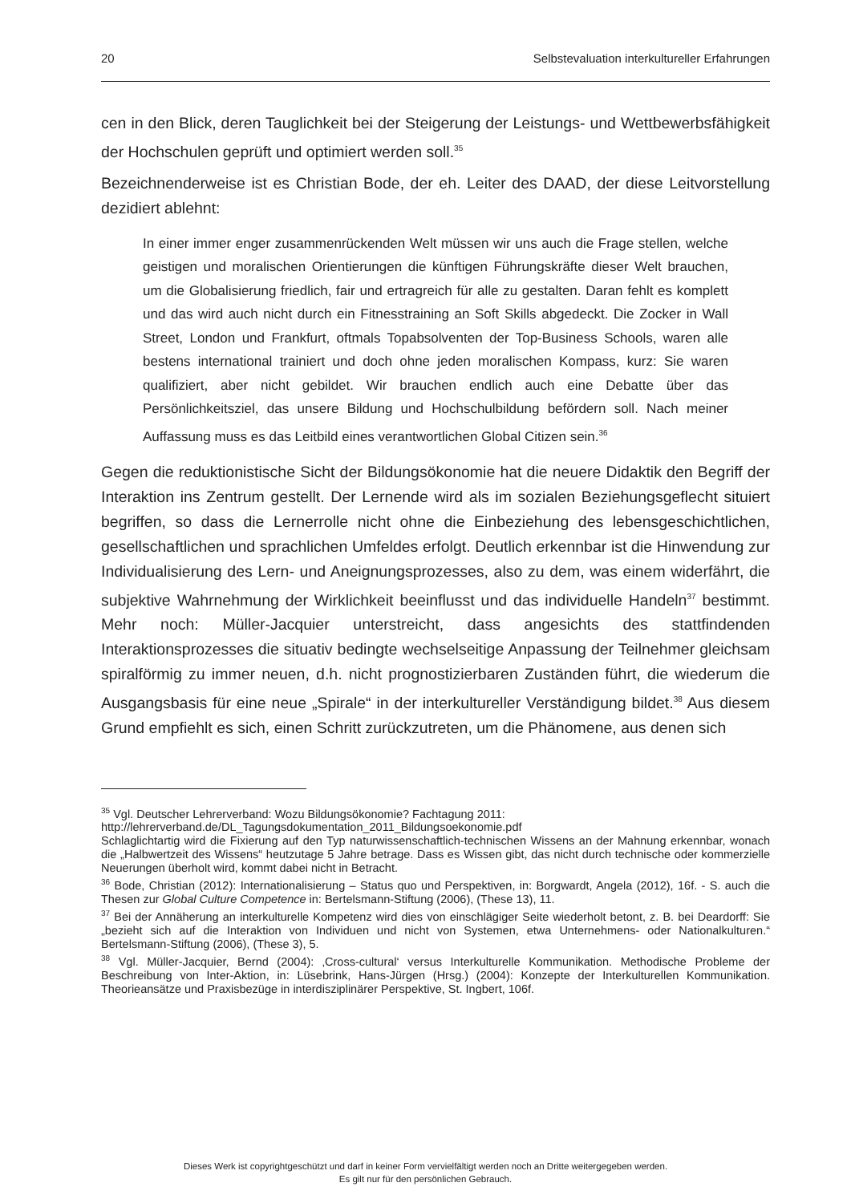20 Selbstevaluation interkultureller Erfahrungen
cen in den Blick, deren Tauglichkeit bei der Steigerung der Leistungs- und Wettbewerbsfähigkeit der Hochschulen geprüft und optimiert werden soll.<sup>35</sup>
Bezeichnenderweise ist es Christian Bode, der eh. Leiter des DAAD, der diese Leitvorstellung dezidiert ablehnt:
In einer immer enger zusammenrückenden Welt müssen wir uns auch die Frage stellen, welche geistigen und moralischen Orientierungen die künftigen Führungskräfte dieser Welt brauchen, um die Globalisierung friedlich, fair und ertragreich für alle zu gestalten. Daran fehlt es komplett und das wird auch nicht durch ein Fitnesstraining an Soft Skills abgedeckt. Die Zocker in Wall Street, London und Frankfurt, oftmals Topabsolventen der Top-Business Schools, waren alle bestens international trainiert und doch ohne jeden moralischen Kompass, kurz: Sie waren qualifiziert, aber nicht gebildet. Wir brauchen endlich auch eine Debatte über das Persönlichkeitsziel, das unsere Bildung und Hochschulbildung befördern soll. Nach meiner Auffassung muss es das Leitbild eines verantwortlichen Global Citizen sein.<sup>36</sup>
Gegen die reduktionistische Sicht der Bildungsökonomie hat die neuere Didaktik den Begriff der Interaktion ins Zentrum gestellt. Der Lernende wird als im sozialen Beziehungsgeflecht situiert begriffen, so dass die Lernerrolle nicht ohne die Einbeziehung des lebensgeschichtlichen, gesellschaftlichen und sprachlichen Umfeldes erfolgt. Deutlich erkennbar ist die Hinwendung zur Individualisierung des Lern- und Aneignungsprozesses, also zu dem, was einem widerfährt, die subjektive Wahrnehmung der Wirklichkeit beeinflusst und das individuelle Handeln<sup>37</sup> bestimmt. Mehr noch: Müller-Jacquier unterstreicht, dass angesichts des stattfindenden Interaktionsprozesses die situativ bedingte wechselseitige Anpassung der Teilnehmer gleichsam spiralförmig zu immer neuen, d.h. nicht prognostizierbaren Zuständen führt, die wiederum die Ausgangsbasis für eine neue „Spirale“ in der interkultureller Verständigung bildet.<sup>38</sup> Aus diesem Grund empfiehlt es sich, einen Schritt zurückzutreten, um die Phänomene, aus denen sich
<sup>35</sup> Vgl. Deutscher Lehrerverband: Wozu Bildungsökonomie? Fachtagung 2011:
http://lehrerverband.de/DL_Tagungsdokumentation_2011_Bildungsoekonomie.pdf
Schlaglichtartig wird die Fixierung auf den Typ naturwissenschaftlich-technischen Wissens an der Mahnung erkennbar, wonach die „Halbwertzeit des Wissens“ heutzutage 5 Jahre betrage. Dass es Wissen gibt, das nicht durch technische oder kommerzielle Neuerungen überholt wird, kommt dabei nicht in Betracht.
<sup>36</sup> Bode, Christian (2012): Internationalisierung – Status quo und Perspektiven, in: Borgwardt, Angela (2012), 16f. - S. auch die Thesen zur Global Culture Competence in: Bertelsmann-Stiftung (2006), (These 13), 11.
<sup>37</sup> Bei der Annäherung an interkulturelle Kompetenz wird dies von einschlägiger Seite wiederholt betont, z. B. bei Deardorff: Sie „bezieht sich auf die Interaktion von Individuen und nicht von Systemen, etwa Unternehmens- oder Nationalkulturen.“ Bertelsmann-Stiftung (2006), (These 3), 5.
<sup>38</sup> Vgl. Müller-Jacquier, Bernd (2004): ‚Cross-cultural‘ versus Interkulturelle Kommunikation. Methodische Probleme der Beschreibung von Inter-Aktion, in: Lüsebrink, Hans-Jürgen (Hrsg.) (2004): Konzepte der Interkulturellen Kommunikation. Theorieansätze und Praxisbezüge in interdisziplinärer Perspektive, St. Ingbert, 106f.
Dieses Werk ist copyrightgeschützt und darf in keiner Form vervielfältigt werden noch an Dritte weitergegeben werden.
Es gilt nur für den persönlichen Gebrauch.